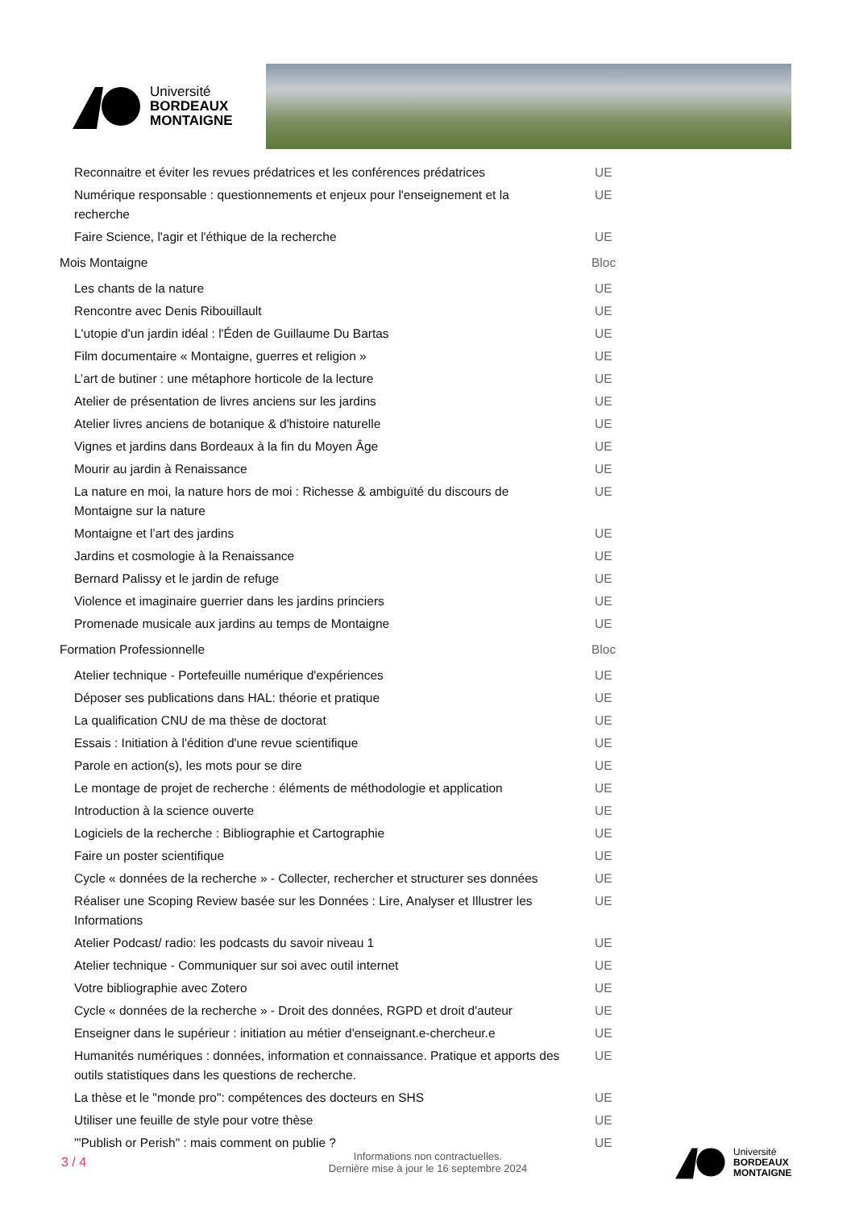Université
BORDEAUX
MONTAIGNE
| Reconnaitre et éviter les revues prédatrices et les conférences prédatrices | UE |
| Numérique responsable : questionnements et enjeux pour l'enseignement et la recherche | UE |
| Faire Science, l'agir et l'éthique de la recherche | UE |
| Mois Montaigne | Bloc |
| Les chants de la nature | UE |
| Rencontre avec Denis Ribouillault | UE |
| L'utopie d'un jardin idéal : l'Éden de Guillaume Du Bartas | UE |
| Film documentaire « Montaigne, guerres et religion » | UE |
| L’art de butiner : une métaphore horticole de la lecture | UE |
| Atelier de présentation de livres anciens sur les jardins | UE |
| Atelier livres anciens de botanique & d'histoire naturelle | UE |
| Vignes et jardins dans Bordeaux à la fin du Moyen Âge | UE |
| Mourir au jardin à Renaissance | UE |
| La nature en moi, la nature hors de moi : Richesse & ambiguïté du discours de Montaigne sur la nature | UE |
| Montaigne et l’art des jardins | UE |
| Jardins et cosmologie à la Renaissance | UE |
| Bernard Palissy et le jardin de refuge | UE |
| Violence et imaginaire guerrier dans les jardins princiers | UE |
| Promenade musicale aux jardins au temps de Montaigne | UE |
| Formation Professionnelle | Bloc |
| Atelier technique - Portefeuille numérique d'expériences | UE |
| Déposer ses publications dans HAL: théorie et pratique | UE |
| La qualification CNU de ma thèse de doctorat | UE |
| Essais : Initiation à l'édition d'une revue scientifique | UE |
| Parole en action(s), les mots pour se dire | UE |
| Le montage de projet de recherche : éléments de méthodologie et application | UE |
| Introduction à la science ouverte | UE |
| Logiciels de la recherche : Bibliographie et Cartographie | UE |
| Faire un poster scientifique | UE |
| Cycle « données de la recherche » - Collecter, rechercher et structurer ses données | UE |
| Réaliser une Scoping Review basée sur les Données : Lire, Analyser et Illustrer les Informations | UE |
| Atelier Podcast/ radio: les podcasts du savoir niveau 1 | UE |
| Atelier technique - Communiquer sur soi avec outil internet | UE |
| Votre bibliographie avec Zotero | UE |
| Cycle « données de la recherche » - Droit des données, RGPD et droit d'auteur | UE |
| Enseigner dans le supérieur : initiation au métier d'enseignant.e-chercheur.e | UE |
| Humanités numériques : données, information et connaissance. Pratique et apports des outils statistiques dans les questions de recherche. | UE |
| La thèse et le "monde pro": compétences des docteurs en SHS | UE |
| Utiliser une feuille de style pour votre thèse | UE |
| '"Publish or Perish" : mais comment on publie ? | UE |
3 / 4
Informations non contractuelles.
Dernière mise à jour le 16 septembre 2024
Université
BORDEAUX
MONTAIGNE